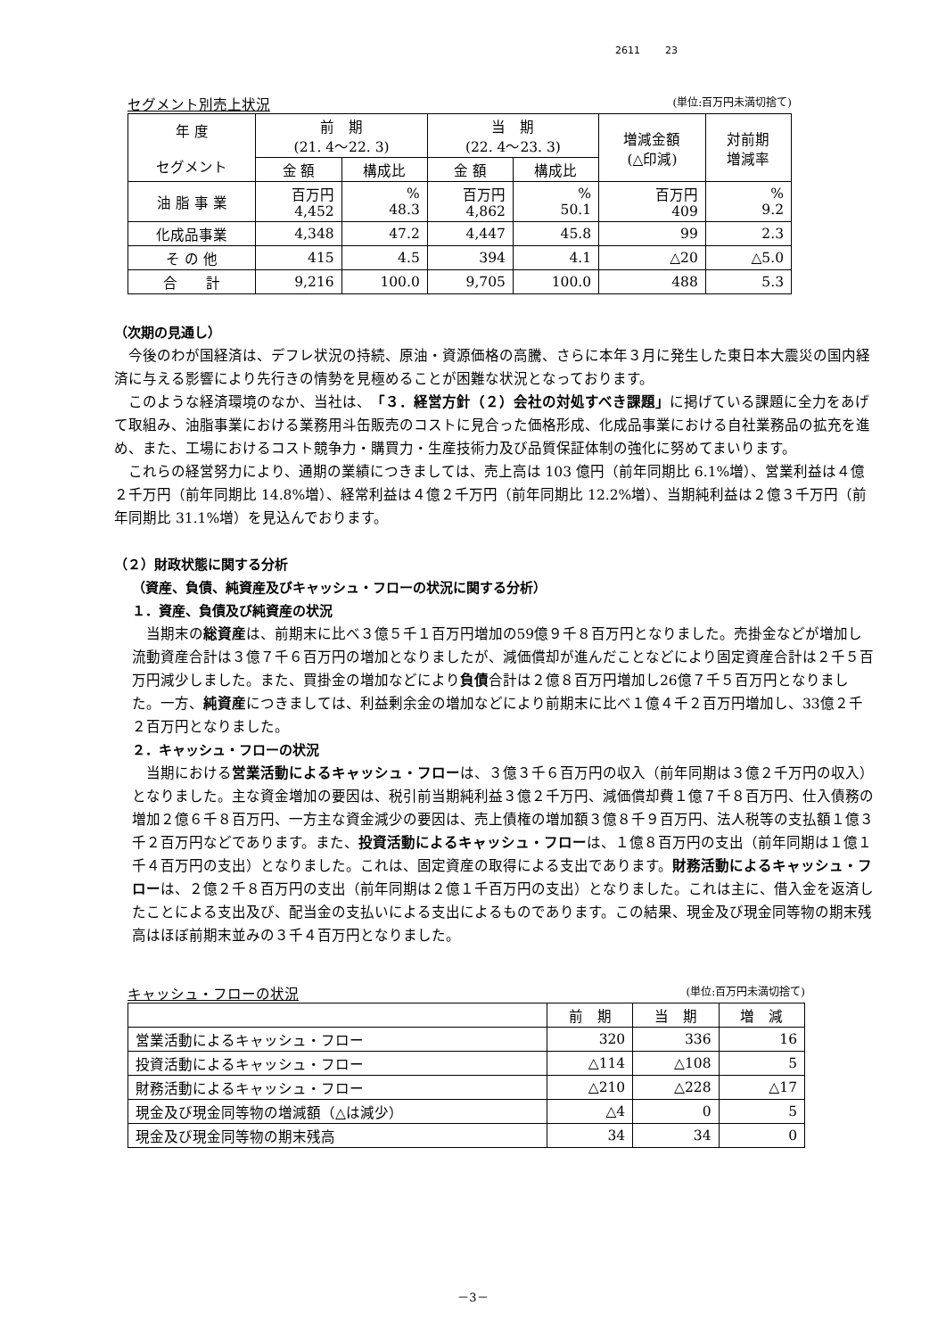2611 23
セグメント別売上状況 (単位:百万円未満切捨て)
| 年 度 セグメント | 前 期 (21. 4～22. 3) | | 当 期 (22. 4～23. 3) | | 増減金額 (△印減) | 対前期 増減率 |
| --- | --- | --- | --- | --- | --- | --- |
| | 金 額 | 構成比 | 金 額 | 構成比 | | |
| 油 脂 事 業 | 百万円 4,452 | % 48.3 | 百万円 4,862 | % 50.1 | 百万円 409 | % 9.2 |
| 化成品事業 | 4,348 | 47.2 | 4,447 | 45.8 | 99 | 2.3 |
| そ の 他 | 415 | 4.5 | 394 | 4.1 | △20 | △5.0 |
| 合 計 | 9,216 | 100.0 | 9,705 | 100.0 | 488 | 5.3 |
（次期の見通し）
今後のわが国経済は、デフレ状況の持続、原油・資源価格の高騰、さらに本年３月に発生した東日本大震災の国内経済に与える影響により先行きの情勢を見極めることが困難な状況となっております。
このような経済環境のなか、当社は、「３．経営方針（２）会社の対処すべき課題」に掲げている課題に全力をあげて取組み、油脂事業における業務用斗缶販売のコストに見合った価格形成、化成品事業における自社業務品の拡充を進め、また、工場におけるコスト競争力・購買力・生産技術力及び品質保証体制の強化に努めてまいります。
これらの経営努力により、通期の業績につきましては、売上高は 103 億円（前年同期比 6.1%増）、営業利益は４億２千万円（前年同期比 14.8%増）、経常利益は４億２千万円（前年同期比 12.2%増）、当期純利益は２億３千万円（前年同期比 31.1%増）を見込んでおります。
（２）財政状態に関する分析
（資産、負債、純資産及びキャッシュ・フローの状況に関する分析）
１．資産、負債及び純資産の状況
当期末の総資産は、前期末に比べ３億５千１百万円増加の59億９千８百万円となりました。売掛金などが増加し流動資産合計は３億７千６百万円の増加となりましたが、減価償却が進んだことなどにより固定資産合計は２千５百万円減少しました。また、買掛金の増加などにより負債合計は２億８百万円増加し26億７千５百万円となりました。一方、純資産につきましては、利益剰余金の増加などにより前期末に比べ１億４千２百万円増加し、33億２千２百万円となりました。
２．キャッシュ・フローの状況
当期における営業活動によるキャッシュ・フローは、３億３千６百万円の収入（前年同期は３億２千万円の収入）となりました。主な資金増加の要因は、税引前当期純利益３億２千万円、減価償却費１億７千８百万円、仕入債務の増加２億６千８百万円、一方主な資金減少の要因は、売上債権の増加額３億８千９百万円、法人税等の支払額１億３千２百万円などであります。また、投資活動によるキャッシュ・フローは、１億８百万円の支出（前年同期は１億１千４百万円の支出）となりました。これは、固定資産の取得による支出であります。財務活動によるキャッシュ・フローは、２億２千８百万円の支出（前年同期は２億１千百万円の支出）となりました。これは主に、借入金を返済したことによる支出及び、配当金の支払いによる支出によるものであります。この結果、現金及び現金同等物の期末残高はほぼ前期末並みの３千４百万円となりました。
キャッシュ・フローの状況 (単位:百万円未満切捨て)
| | 前 期 | 当 期 | 増 減 |
| --- | --- | --- | --- |
| 営業活動によるキャッシュ・フロー | 320 | 336 | 16 |
| 投資活動によるキャッシュ・フロー | △114 | △108 | 5 |
| 財務活動によるキャッシュ・フロー | △210 | △228 | △17 |
| 現金及び現金同等物の増減額（△は減少） | △4 | 0 | 5 |
| 現金及び現金同等物の期末残高 | 34 | 34 | 0 |
－3－